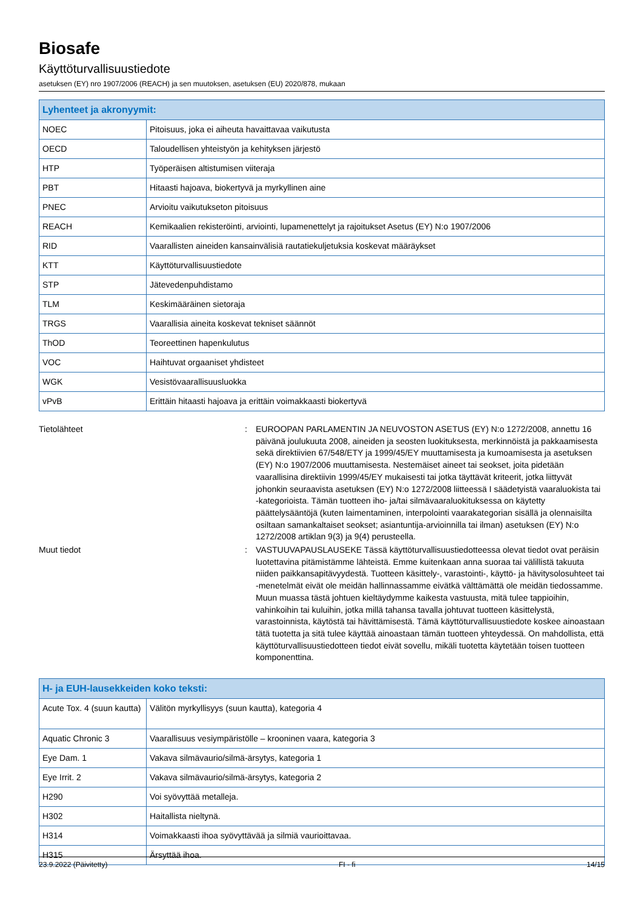Biosafe
Käyttöturvallisuustiedote
asetuksen (EY) nro 1907/2006 (REACH) ja sen muutoksen, asetuksen (EU) 2020/878, mukaan
| Lyhenteet ja akronyymit: | |
| --- | --- |
| NOEC | Pitoisuus, joka ei aiheuta havaittavaa vaikutusta |
| OECD | Taloudellisen yhteistyön ja kehityksen järjestö |
| HTP | Työperäisen altistumisen viiteraja |
| PBT | Hitaasti hajoava, biokertyvä ja myrkyllinen aine |
| PNEC | Arvioitu vaikutukseton pitoisuus |
| REACH | Kemikaalien rekisteröinti, arviointi, lupamenettelyt ja rajoitukset Asetus (EY) N:o 1907/2006 |
| RID | Vaarallisten aineiden kansainvälisiä rautatiekuljetuksia koskevat määräykset |
| KTT | Käyttöturvallisuustiedote |
| STP | Jätevedenpuhdistamo |
| TLM | Keskimääräinen sietoraja |
| TRGS | Vaarallisia aineita koskevat tekniset säännöt |
| ThOD | Teoreettinen hapenkulutus |
| VOC | Haihtuvat orgaaniset yhdisteet |
| WGK | Vesistövaarallisuusluokka |
| vPvB | Erittäin hitaasti hajoava ja erittäin voimakkaasti biokertyvä |
Tietolähteet : EUROOPAN PARLAMENTIN JA NEUVOSTON ASETUS (EY) N:o 1272/2008, annettu 16 päivänä joulukuuta 2008, aineiden ja seosten luokituksesta, merkinnöistä ja pakkaamisesta sekä direktiivien 67/548/ETY ja 1999/45/EY muuttamisesta ja kumoamisesta ja asetuksen (EY) N:o 1907/2006 muuttamisesta. Nestemäiset aineet tai seokset, joita pidetään vaarallisina direktiivin 1999/45/EY mukaisesti tai jotka täyttävät kriteerit, jotka liittyvät johonkin seuraavista asetuksen (EY) N:o 1272/2008 liitteessä I säädetyistä vaaraluokista tai -kategorioista. Tämän tuotteen iho- ja/tai silmävaaraluokituksessa on käytetty päättelysääntöjä (kuten laimentaminen, interpolointi vaarakategorian sisällä ja olennaisilta osiltaan samankaltaiset seokset; asiantuntija-arvioinnilla tai ilman) asetuksen (EY) N:o 1272/2008 artiklan 9(3) ja 9(4) perusteella.
Muut tiedot : VASTUUVAPAUSLAUSEKE Tässä käyttöturvallisuustiedotteessa olevat tiedot ovat peräisin luotettavina pitämistämme lähteistä. Emme kuitenkaan anna suoraa tai välillistä takuuta niiden paikkansapitävyydestä. Tuotteen käsittely-, varastointi-, käyttö- ja hävitysolosuhteet tai -menetelmät eivät ole meidän hallinnassamme eivätkä välttämättä ole meidän tiedossamme. Muun muassa tästä johtuen kieltäydymme kaikesta vastuusta, mitä tulee tappioihin, vahinkoihin tai kuluihin, jotka millä tahansa tavalla johtuvat tuotteen käsittelystä, varastoinnista, käytöstä tai hävittämisestä. Tämä käyttöturvallisuustiedote koskee ainoastaan tätä tuotetta ja sitä tulee käyttää ainoastaan tämän tuotteen yhteydessä. On mahdollista, että käyttöturvallisuustiedotteen tiedot eivät sovellu, mikäli tuotetta käytetään toisen tuotteen komponenttina.
| H- ja EUH-lausekkeiden koko teksti: | |
| --- | --- |
| Acute Tox. 4 (suun kautta) | Välitön myrkyllisyys (suun kautta), kategoria 4 |
| Aquatic Chronic 3 | Vaarallisuus vesiympäristölle – krooninen vaara, kategoria 3 |
| Eye Dam. 1 | Vakava silmävaurio/silmä-ärsytys, kategoria 1 |
| Eye Irrit. 2 | Vakava silmävaurio/silmä-ärsytys, kategoria 2 |
| H290 | Voi syövyttää metalleja. |
| H302 | Haitallista nieltynä. |
| H314 | Voimakkaasti ihoa syövyttävää ja silmiä vaurioittavaa. |
| H315 | Ärsyttää ihoa. |
23.9.2022 (Päivitetty) FI - fi 14/15